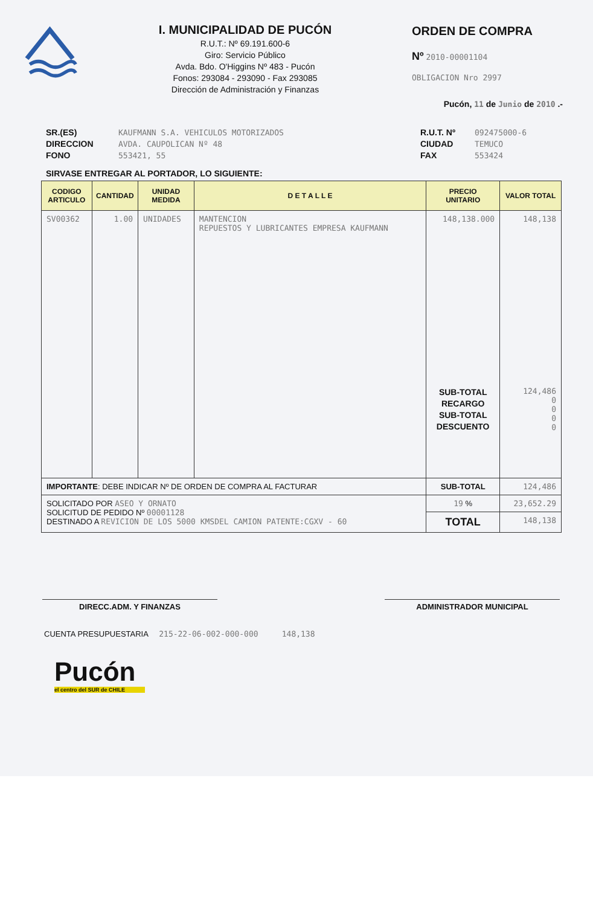I. MUNICIPALIDAD DE PUCÓN
R.U.T.: Nº 69.191.600-6
Giro: Servicio Público
Avda. Bdo. O'Higgins Nº 483 - Pucón
Fonos: 293084 - 293090 - Fax 293085
Dirección de Administración y Finanzas
ORDEN DE COMPRA
Nº 2010-00001104
OBLIGACION Nro 2997
Pucón, 11 de Junio de 2010 .-
SR.(ES)
DIRECCION
FONO
KAUFMANN S.A. VEHICULOS MOTORIZADOS
AVDA. CAUPOLICAN Nº 48
553421, 55
R.U.T. Nº
CIUDAD
FAX
092475000-6
TEMUCO
553424
SIRVASE ENTREGAR AL PORTADOR, LO SIGUIENTE:
| CODIGO ARTICULO | CANTIDAD | UNIDAD MEDIDA | D E T A L L E | PRECIO UNITARIO | VALOR TOTAL |
| --- | --- | --- | --- | --- | --- |
| SV00362 | 1.00 | UNIDADES | MANTENCION REPUESTOS Y LUBRICANTES EMPRESA KAUFMANN | 148,138.000 SUB-TOTAL RECARGO SUB-TOTAL DESCUENTO | 148,138 124,486 0 0 0 0 |
| IMPORTANTE : DEBE INDICAR Nº DE ORDEN DE COMPRA AL FACTURAR | | | | SUB-TOTAL | 124,486 |
| SOLICITADO POR ASEO Y ORNATO SOLICITUD DE PEDIDO Nº 00001128 DESTINADO A REVICION DE LOS 5000 KMSDEL CAMION PATENTE:CGXV - 60 | | | | 19 % | 23,652.29 |
| | | | | TOTAL | 148,138 |
DIRECC.ADM. Y FINANZAS ADMINISTRADOR MUNICIPAL
CUENTA PRESUPUESTARIA 215-22-06-002-000-000 148,138
Pucón
el centro del SUR de CHILE